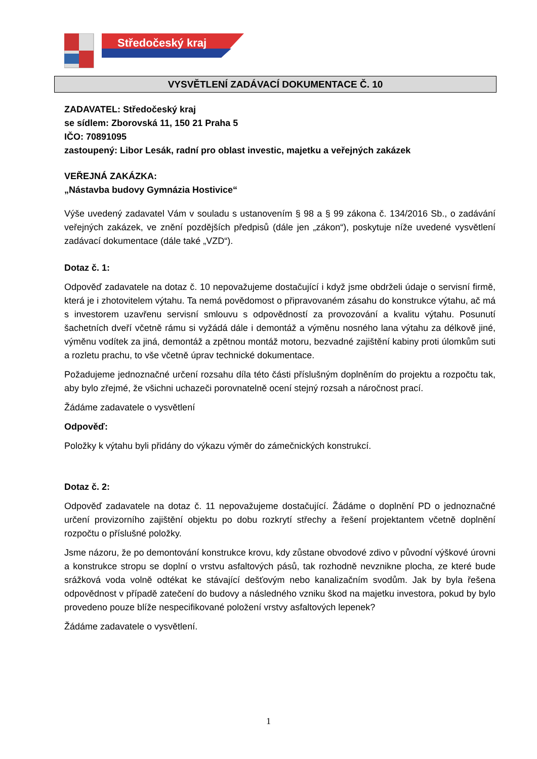Středočeský kraj
VYSVĚTLENÍ ZADÁVACÍ DOKUMENTACE Č. 10
ZADAVATEL: Středočeský kraj
se sídlem: Zborovská 11, 150 21 Praha 5
IČO: 70891095
zastoupený: Libor Lesák, radní pro oblast investic, majetku a veřejných zakázek
VEŘEJNÁ ZAKÁZKA:
„Nástavba budovy Gymnázia Hostivice“
Výše uvedený zadavatel Vám v souladu s ustanovením § 98 a § 99 zákona č. 134/2016 Sb., o zadávání veřejných zakázek, ve znění pozdějších předpisů (dále jen „zákon“), poskytuje níže uvedené vysvětlení zadávací dokumentace (dále také „VZD“).
Dotaz č. 1:
Odpověď zadavatele na dotaz č. 10 nepovažujeme dostačující i když jsme obdrželi údaje o servisní firmě, která je i zhotovitelem výtahu. Ta nemá povědomost o připravovaném zásahu do konstrukce výtahu, ač má s investorem uzavřenu servisní smlouvu s odpovědností za provozování a kvalitu výtahu. Posunutí šachetních dveří včetně rámu si vyžádá dále i demontáž a výměnu nosného lana výtahu za délkově jiné, výměnu vodítek za jiná, demontáž a zpětnou montáž motoru, bezvadné zajištění kabiny proti úlomkům suti a rozletu prachu, to vše včetně úprav technické dokumentace.
Požadujeme jednoznačné určení rozsahu díla této části příslušným doplněním do projektu a rozpočtu tak, aby bylo zřejmé, že všichni uchazeči porovnatelně ocení stejný rozsah a náročnost prací.
Žádáme zadavatele o vysvětlení
Odpověď:
Položky k výtahu byli přidány do výkazu výměr do zámečnických konstrukcí.
Dotaz č. 2:
Odpověď zadavatele na dotaz č. 11 nepovažujeme dostačující. Žádáme o doplnění PD o jednoznačné určení provizorního zajištění objektu po dobu rozkrytí střechy a řešení projektantem včetně doplnění rozpočtu o příslušné položky.
Jsme názoru, že po demontování konstrukce krovu, kdy zůstane obvodové zdivo v původní výškové úrovni a konstrukce stropu se doplní o vrstvu asfaltových pásů, tak rozhodně nevznikne plocha, ze které bude srážková voda volně odtékat ke stávající dešťovým nebo kanalizačním svodům. Jak by byla řešena odpovědnost v případě zatečení do budovy a následného vzniku škod na majetku investora, pokud by bylo provedeno pouze blíže nespecifikované položení vrstvy asfaltových lepenek?
Žádáme zadavatele o vysvětlení.
1